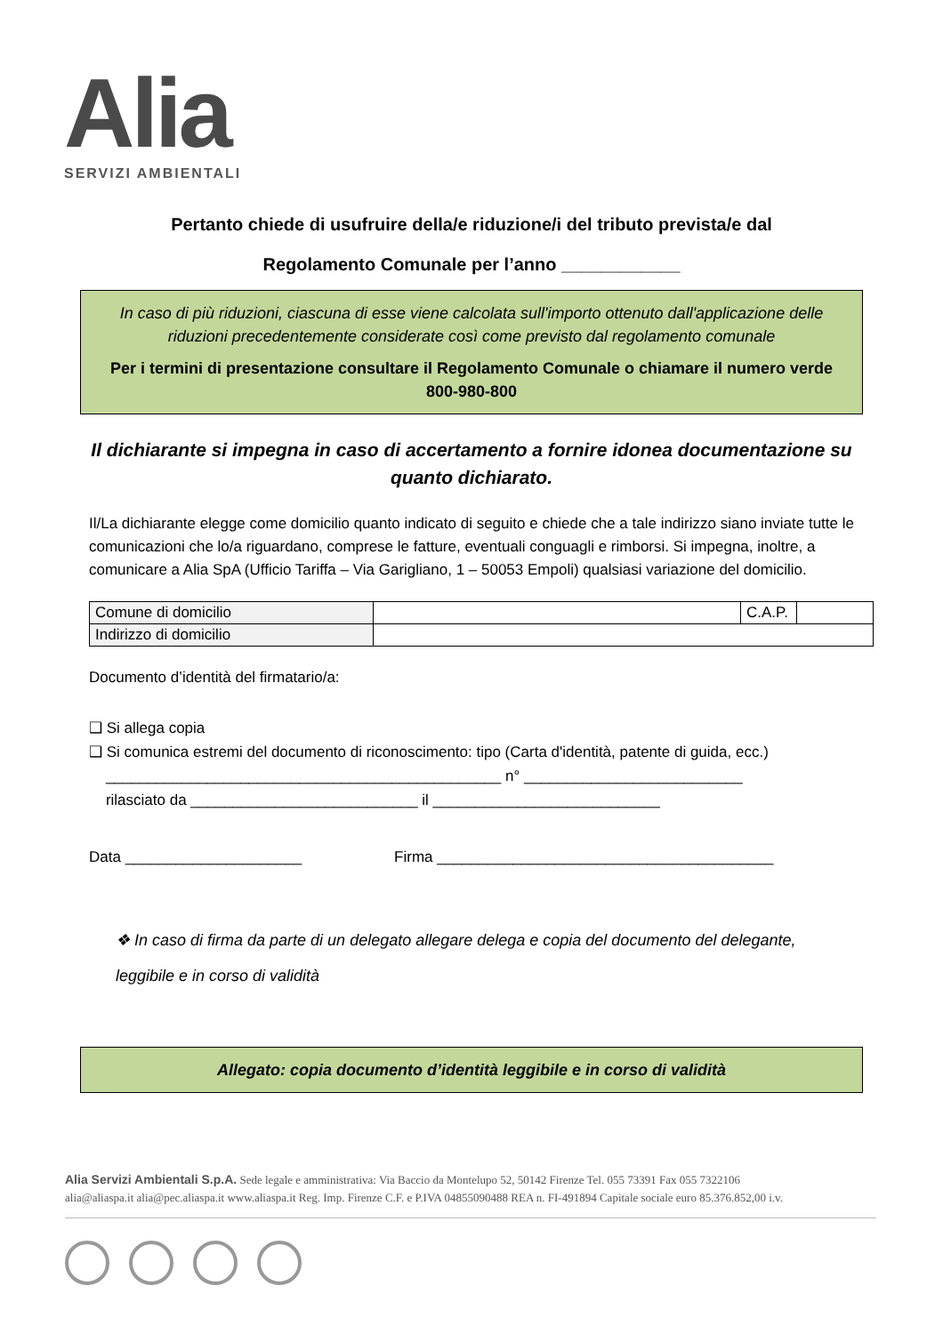Alia
SERVIZI AMBIENTALI
Pertanto chiede di usufruire della/e riduzione/i del tributo prevista/e dal
Regolamento Comunale per l’anno ____________
In caso di più riduzioni, ciascuna di esse viene calcolata sull'importo ottenuto dall'applicazione delle riduzioni precedentemente considerate così come previsto dal regolamento comunale
Per i termini di presentazione consultare il Regolamento Comunale o chiamare il numero verde 800-980-800
Il dichiarante si impegna in caso di accertamento a fornire idonea documentazione su quanto dichiarato.
Il/La dichiarante elegge come domicilio quanto indicato di seguito e chiede che a tale indirizzo siano inviate tutte le comunicazioni che lo/a riguardano, comprese le fatture, eventuali conguagli e rimborsi. Si impegna, inoltre, a comunicare a Alia SpA (Ufficio Tariffa – Via Garigliano, 1 – 50053 Empoli) qualsiasi variazione del domicilio.
| Comune di domicilio | | C.A.P. | |
| Indirizzo di domicilio | | | |
Documento d’identità del firmatario/a:
❑ Si allega copia
❑ Si comunica estremi del documento di riconoscimento: tipo (Carta d'identità, patente di guida, ecc.)
_______________________________________________ n° __________________________
rilasciato da ___________________________ il ___________________________
Data _____________________ Firma ________________________________________
❖ In caso di firma da parte di un delegato allegare delega e copia del documento del delegante, leggibile e in corso di validità
Allegato: copia documento d’identità leggibile e in corso di validità
Alia Servizi Ambientali S.p.A. Sede legale e amministrativa: Via Baccio da Montelupo 52, 50142 Firenze Tel. 055 73391 Fax 055 7322106
alia@aliaspa.it alia@pec.aliaspa.it www.aliaspa.it Reg. Imp. Firenze C.F. e P.IVA 04855090488 REA n. FI-491894 Capitale sociale euro 85.376.852,00 i.v.